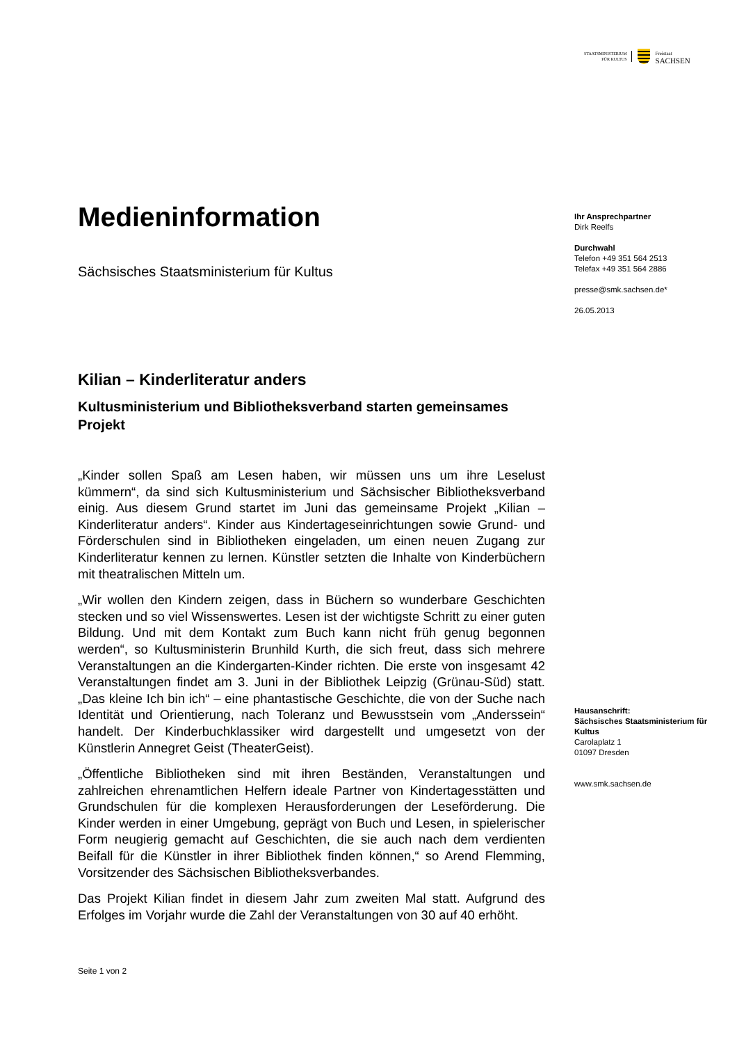STAATSMINISTERIUM
FÜR KULTUS
Freistaat
SACHSEN
Medieninformation
Sächsisches Staatsministerium für Kultus
Kilian – Kinderliteratur anders
Kultusministerium und Bibliotheksverband starten gemeinsames Projekt
„Kinder sollen Spaß am Lesen haben, wir müssen uns um ihre Leselust kümmern“, da sind sich Kultusministerium und Sächsischer Bibliotheksverband einig. Aus diesem Grund startet im Juni das gemeinsame Projekt „Kilian – Kinderliteratur anders“. Kinder aus Kindertageseinrichtungen sowie Grund- und Förderschulen sind in Bibliotheken eingeladen, um einen neuen Zugang zur Kinderliteratur kennen zu lernen. Künstler setzten die Inhalte von Kinderbüchern mit theatralischen Mitteln um.
„Wir wollen den Kindern zeigen, dass in Büchern so wunderbare Geschichten stecken und so viel Wissenswertes. Lesen ist der wichtigste Schritt zu einer guten Bildung. Und mit dem Kontakt zum Buch kann nicht früh genug begonnen werden“, so Kultusministerin Brunhild Kurth, die sich freut, dass sich mehrere Veranstaltungen an die Kindergarten-Kinder richten. Die erste von insgesamt 42 Veranstaltungen findet am 3. Juni in der Bibliothek Leipzig (Grünau-Süd) statt. „Das kleine Ich bin ich“ – eine phantastische Geschichte, die von der Suche nach Identität und Orientierung, nach Toleranz und Bewusstsein vom „Anderssein“ handelt. Der Kinderbuchklassiker wird dargestellt und umgesetzt von der Künstlerin Annegret Geist (TheaterGeist).
„Öffentliche Bibliotheken sind mit ihren Beständen, Veranstaltungen und zahlreichen ehrenamtlichen Helfern ideale Partner von Kindertagesstätten und Grundschulen für die komplexen Herausforderungen der Leseförderung. Die Kinder werden in einer Umgebung, geprägt von Buch und Lesen, in spielerischer Form neugierig gemacht auf Geschichten, die sie auch nach dem verdienten Beifall für die Künstler in ihrer Bibliothek finden können,“ so Arend Flemming, Vorsitzender des Sächsischen Bibliotheksverbandes.
Das Projekt Kilian findet in diesem Jahr zum zweiten Mal statt. Aufgrund des Erfolges im Vorjahr wurde die Zahl der Veranstaltungen von 30 auf 40 erhöht.
Ihr Ansprechpartner
Dirk Reelfs
Durchwahl
Telefon +49 351 564 2513
Telefax +49 351 564 2886
presse@smk.sachsen.de*
26.05.2013
Hausanschrift:
Sächsisches Staatsministerium für Kultus
Carolaplatz 1
01097 Dresden
www.smk.sachsen.de
Seite 1 von 2